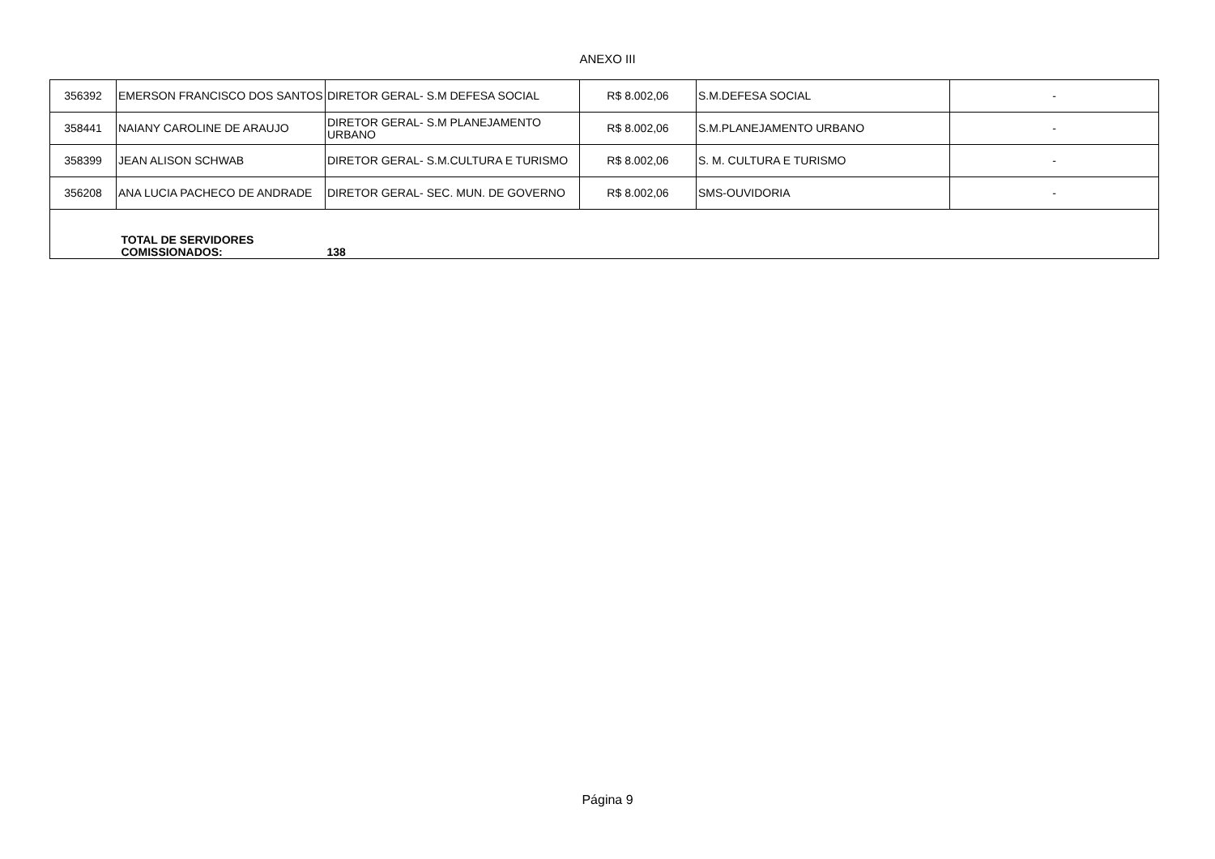ANEXO III
| 356392 | EMERSON FRANCISCO DOS SANTOS | DIRETOR GERAL- S.M DEFESA SOCIAL | R$ 8.002,06 | S.M.DEFESA SOCIAL | - |
| 358441 | NAIANY CAROLINE DE ARAUJO | DIRETOR GERAL- S.M PLANEJAMENTO URBANO | R$ 8.002,06 | S.M.PLANEJAMENTO URBANO | - |
| 358399 | JEAN ALISON SCHWAB | DIRETOR GERAL- S.M.CULTURA E TURISMO | R$ 8.002,06 | S. M. CULTURA E TURISMO | - |
| 356208 | ANA LUCIA PACHECO DE ANDRADE | DIRETOR GERAL- SEC. MUN. DE GOVERNO | R$ 8.002,06 | SMS-OUVIDORIA | - |
| | TOTAL DE SERVIDORES COMISSIONADOS: | 138 | | | |
Página 9